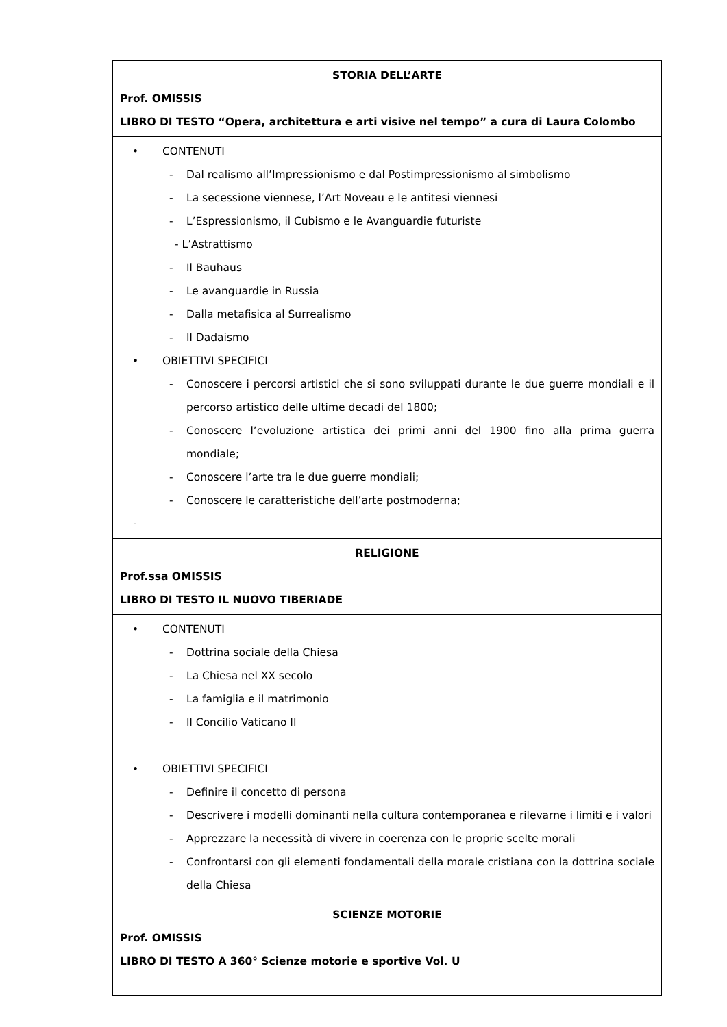| STORIA DELL’ARTE Prof. OMISSIS LIBRO DI TESTO “Opera, architettura e arti visive nel tempo” a cura di Laura Colombo |
| • CONTENUTI - Dal realismo all’Impressionismo e dal Postimpressionismo al simbolismo - La secessione viennese, l’Art Noveau e le antitesi viennesi - L’Espressionismo, il Cubismo e le Avanguardie futuriste - L’Astrattismo - Il Bauhaus - Le avanguardie in Russia - Dalla metafisica al Surrealismo - Il Dadaismo • OBIETTIVI SPECIFICI - Conoscere i percorsi artistici che si sono sviluppati durante le due guerre mondiali e il percorso artistico delle ultime decadi del 1800; - Conoscere l’evoluzione artistica dei primi anni del 1900 fino alla prima guerra mondiale; - Conoscere l’arte tra le due guerre mondiali; - Conoscere le caratteristiche dell’arte postmoderna; - |
| RELIGIONE Prof.ssa OMISSIS LIBRO DI TESTO IL NUOVO TIBERIADE |
| • CONTENUTI - Dottrina sociale della Chiesa - La Chiesa nel XX secolo - La famiglia e il matrimonio - Il Concilio Vaticano II • OBIETTIVI SPECIFICI - Definire il concetto di persona - Descrivere i modelli dominanti nella cultura contemporanea e rilevarne i limiti e i valori - Apprezzare la necessità di vivere in coerenza con le proprie scelte morali - Confrontarsi con gli elementi fondamentali della morale cristiana con la dottrina sociale della Chiesa |
| SCIENZE MOTORIE Prof. OMISSIS LIBRO DI TESTO A 360° Scienze motorie e sportive Vol. U |